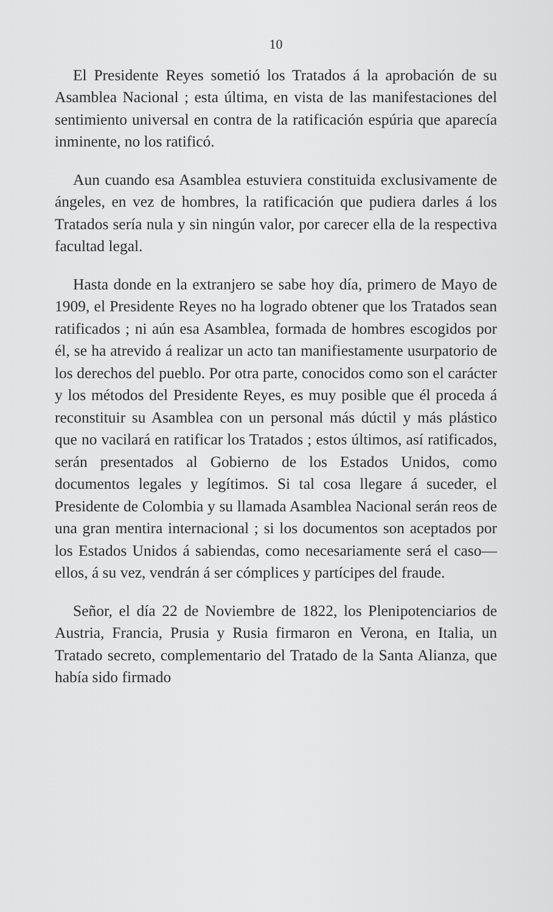10
El Presidente Reyes sometió los Tratados á la aprobación de su Asamblea Nacional ; esta última, en vista de las manifestaciones del sentimiento universal en contra de la ratificación espúria que aparecía inminente, no los ratificó.
Aun cuando esa Asamblea estuviera constituida exclusivamente de ángeles, en vez de hombres, la ratificación que pudiera darles á los Tratados sería nula y sin ningún valor, por carecer ella de la respectiva facultad legal.
Hasta donde en la extranjero se sabe hoy día, primero de Mayo de 1909, el Presidente Reyes no ha logrado obtener que los Tratados sean ratificados ; ni aún esa Asamblea, formada de hombres escogidos por él, se ha atrevido á realizar un acto tan manifiestamente usurpatorio de los derechos del pueblo. Por otra parte, conocidos como son el carácter y los métodos del Presidente Reyes, es muy posible que él proceda á reconstituir su Asamblea con un personal más dúctil y más plástico que no vacilará en ratificar los Tratados ; estos últimos, así ratificados, serán presentados al Gobierno de los Estados Unidos, como documentos legales y legítimos. Si tal cosa llegare á suceder, el Presidente de Colombia y su llamada Asamblea Nacional serán reos de una gran mentira internacional ; si los documentos son aceptados por los Estados Unidos á sabiendas, como necesariamente será el caso—ellos, á su vez, vendrán á ser cómplices y partícipes del fraude.
Señor, el día 22 de Noviembre de 1822, los Plenipotenciarios de Austria, Francia, Prusia y Rusia firmaron en Verona, en Italia, un Tratado secreto, complementario del Tratado de la Santa Alianza, que había sido firmado